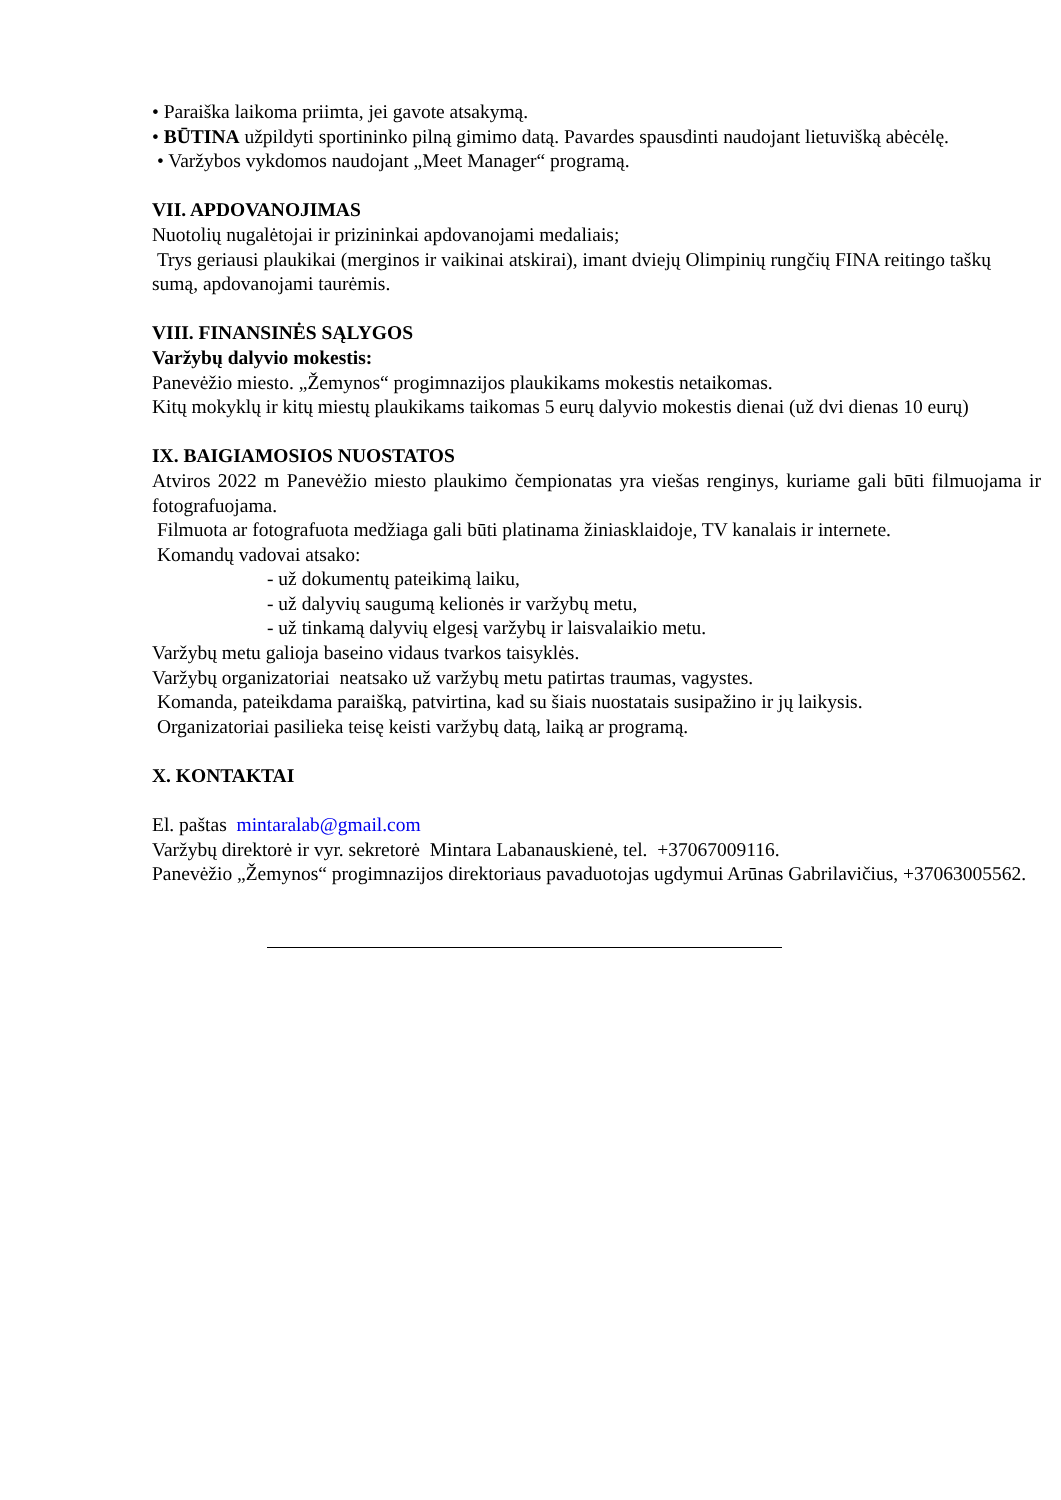• Paraiška laikoma priimta, jei gavote atsakymą.
• BŪTINA užpildyti sportininko pilną gimimo datą. Pavardes spausdinti naudojant lietuvišką abėcėlę.
• Varžybos vykdomos naudojant „Meet Manager“ programą.
VII. APDOVANOJIMAS
Nuotolių nugalėtojai ir prizininkai apdovanojami medaliais;
Trys geriausi plaukikai (merginos ir vaikinai atskirai), imant dviejų Olimpinių rungčių FINA reitingo taškų sumą, apdovanojami taurėmis.
VIII. FINANSINĖS SĄLYGOS
Varžybų dalyvio mokestis:
Panevėžio miesto. „Žemynos“ progimnazijos plaukikams mokestis netaikomas.
Kitų mokyklų ir kitų miestų plaukikams taikomas 5 eurų dalyvio mokestis dienai (už dvi dienas 10 eurų)
IX. BAIGIAMOSIOS NUOSTATOS
Atviros 2022 m Panevėžio miesto plaukimo čempionatas yra viešas renginys, kuriame gali būti filmuojama ir fotografuojama.
Filmuota ar fotografuota medžiaga gali būti platinama žiniasklaidoje, TV kanalais ir internete.
Komandų vadovai atsako:
- už dokumentų pateikimą laiku,
- už dalyvių saugumą kelionės ir varžybų metu,
- už tinkamą dalyvių elgesį varžybų ir laisvalaikio metu.
Varžybų metu galioja baseino vidaus tvarkos taisyklės.
Varžybų organizatoriai neatsako už varžybų metu patirtas traumas, vagystes.
Komanda, pateikdama paraišką, patvirtina, kad su šiais nuostatais susipažino ir jų laikysis.
Organizatoriai pasilieka teisę keisti varžybų datą, laiką ar programą.
X. KONTAKTAI
El. paštas mintaralab@gmail.com
Varžybų direktorė ir vyr. sekretorė Mintara Labanauskienė, tel. +37067009116.
Panevėžio „Žemynos“ progimnazijos direktoriaus pavaduotojas ugdymui Arūnas Gabrilavičius, +37063005562.